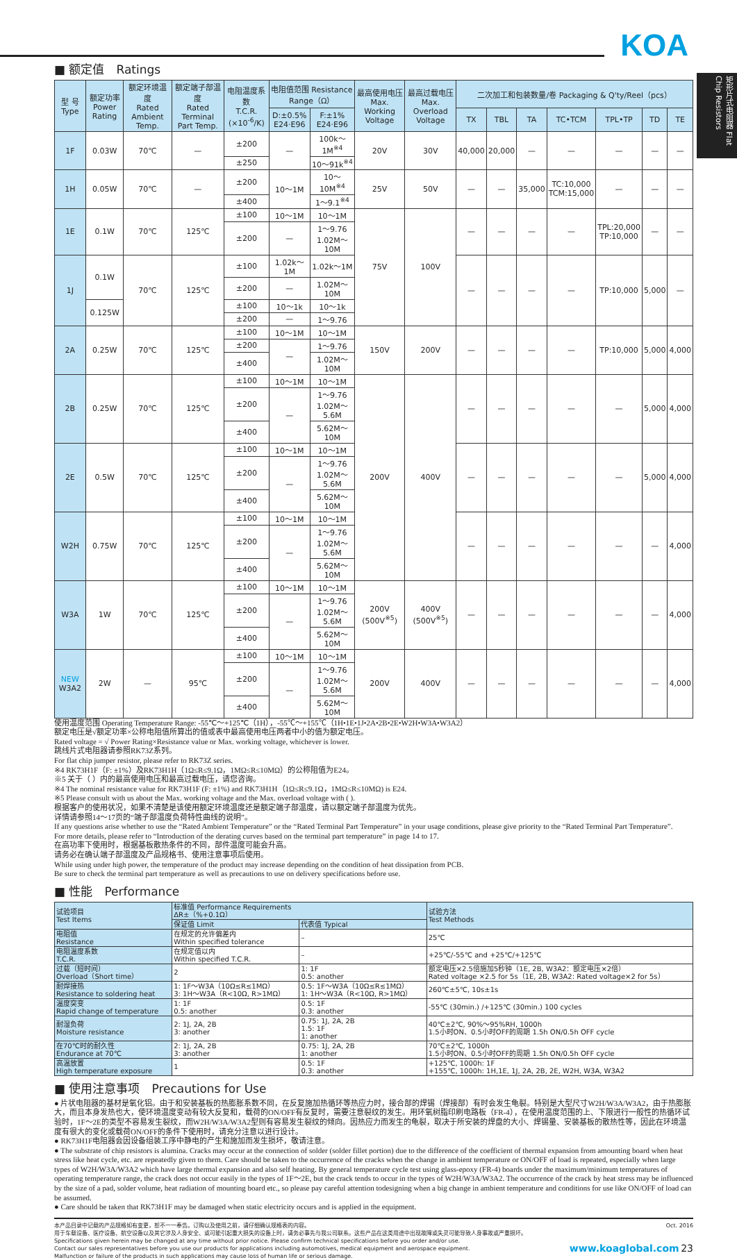KOA
矩形片式电阻器 Flat Chip Resistors
■ 额定值　Ratings
| 型 号 Type | 额定功率 Power Rating | 额定环境温度 Rated Ambient Temp. | 额定端子部温度 Rated Terminal Part Temp. | 电阻温度系数 T.C.R.(×10<sup>-6</sup>/K) | 电阻值范围 Resistance Range（Ω） | | 最高使用电压 Max. Working Voltage | 最高过载电压 Max. Overload Voltage | 二次加工和包装数量/卷 Packaging & Q'ty/Reel（pcs） | | | | | | |
| --- | --- | --- | --- | --- | --- | --- | --- | --- | --- | --- | --- | --- | --- | --- | --- |
| | | | | | D:±0.5% E24·E96 | F:±1% E24·E96 | | | TX | TBL | TA | TC•TCM | TPL•TP | TD | TE |
| 1F | 0.03W | 70℃ | — | ±200 | — | 100k～1M<sup>※4</sup> | 20V | 30V | 40,000 | 20,000 | — | — | — | — | — |
| | | | | ±250 | | 10～91k<sup>※4</sup> | | | | | | | | | |
| 1H | 0.05W | 70℃ | — | ±200 | 10～1M | 10～10M<sup>※4</sup> | 25V | 50V | — | — | 35,000 | TC:10,000 TCM:15,000 | — | — | — |
| | | | | ±400 | | 1～9.1<sup>※4</sup> | | | | | | | | | |
| 1E | 0.1W | 70℃ | 125℃ | ±100 | 10～1M | 10～1M | 75V | 100V | — | — | — | — | TPL:20,000 TP:10,000 | — | — |
| | | | | ±200 | — | 1～9.76 1.02M～10M | | | | | | | | | |
| 1J | 0.1W | 70℃ | 125℃ | ±100 | 1.02k～1M | 1.02k～1M | | | — | — | — | — | TP:10,000 | 5,000 | — |
| | | | | ±200 | — | 1.02M～10M | | | | | | | | | |
| | 0.125W | | | ±100 | 10～1k | 10～1k | | | | | | | | | |
| | | | | ±200 | — | 1～9.76 | | | | | | | | | |
| 2A | 0.25W | 70℃ | 125℃ | ±100 | 10～1M | 10～1M | 150V | 200V | — | — | — | — | TP:10,000 | 5,000 | 4,000 |
| | | | | ±200 | — | 1～9.76 | | | | | | | | | |
| | | | | ±400 | | 1.02M～10M | | | | | | | | | |
| 2B | 0.25W | 70℃ | 125℃ | ±100 | 10～1M | 10～1M | 200V | 400V | — | — | — | — | — | 5,000 | 4,000 |
| | | | | ±200 | — | 1～9.76 1.02M～5.6M | | | | | | | | | |
| | | | | ±400 | | 5.62M～10M | | | | | | | | | |
| 2E | 0.5W | 70℃ | 125℃ | ±100 | 10～1M | 10～1M | | | — | — | — | — | — | 5,000 | 4,000 |
| | | | | ±200 | — | 1～9.76 1.02M～5.6M | | | | | | | | | |
| | | | | ±400 | | 5.62M～10M | | | | | | | | | |
| W2H | 0.75W | 70℃ | 125℃ | ±100 | 10～1M | 10～1M | | | — | — | — | — | — | — | 4,000 |
| | | | | ±200 | — | 1～9.76 1.02M～5.6M | | | | | | | | | |
| | | | | ±400 | | 5.62M～10M | | | | | | | | | |
| W3A | 1W | 70℃ | 125℃ | ±100 | 10～1M | 10～1M | 200V (500V<sup>※5</sup>) | 400V (500V<sup>※5</sup>) | — | — | — | — | — | — | 4,000 |
| | | | | ±200 | — | 1～9.76 1.02M～5.6M | | | | | | | | | |
| | | | | ±400 | | 5.62M～10M | | | | | | | | | |
| NEW W3A2 | 2W | — | 95℃ | ±100 | 10～1M | 10～1M | 200V | 400V | — | — | — | — | — | — | 4,000 |
| | | | | ±200 | — | 1～9.76 1.02M～5.6M | | | | | | | | | |
| | | | | ±400 | | 5.62M～10M | | | | | | | | | |
使用温度范围 Operating Temperature Range: -55℃～+125℃（1H），-55℃～+155℃（1H•1E•1J•2A•2B•2E•W2H•W3A•W3A2）
额定电压是√额定功率×公称电阻值所算出的值或表中最高使用电压两者中小的值为额定电压。
Rated voltage = √ Power Rating×Resistance value or Max. working voltage, whichever is lower.
跳线片式电阻器请参照RK73Z系列。
For flat chip jumper resistor, please refer to RK73Z series.
※4 RK73H1F（F: ±1%）及RK73H1H（1Ω≤R≤9.1Ω，1MΩ≤R≤10MΩ）的公称阻值为E24。
※5 关于（ ）内的最高使用电压和最高过载电压，请您咨询。
※4 The nominal resistance value for RK73H1F (F: ±1%) and RK73H1H（1Ω≤R≤9.1Ω，1MΩ≤R≤10MΩ) is E24.
※5 Please consult with us about the Max. working voltage and the Max. overload voltage with ( ).
根据客户的使用状况，如果不清楚是该使用额定环境温度还是额定端子部温度，请以额定端子部温度为优先。
详情请参照14～17页的“端子部温度负荷特性曲线的说明”。
If any questions arise whether to use the “Rated Ambient Temperature” or the “Rated Terminal Part Temperature” in your usage conditions, please give priority to the “Rated Terminal Part Temperature”.
For more details, please refer to “Introduction of the derating curves based on the terminal part temperature” in page 14 to 17.
在高功率下使用时，根据基板散热条件的不同，部件温度可能会升高。
请务必在确认端子部温度及产品规格书、使用注意事项后使用。
While using under high power, the temperature of the product may increase depending on the condition of heat dissipation from PCB.
Be sure to check the terminal part temperature as well as precautions to use on delivery specifications before use.
■ 性能　Performance
| 试验项目 Test Items | 标准值 Performance Requirements ΔR±（%+0.1Ω） | | 试验方法 Test Methods |
| --- | --- | --- | --- |
| | 保证值 Limit | 代表值 Typical | |
| 电阻值 Resistance | 在规定的允许偏差内 Within specified tolerance | – | 25℃ |
| 电阻温度系数 T.C.R. | 在规定值以内 Within specified T.C.R. | – | +25℃/-55℃ and +25℃/+125℃ |
| 过载（短时间） Overload（Short time） | 2 | 1: 1F 0.5: another | 额定电压×2.5倍施加5秒钟（1E, 2B, W3A2：额定电压×2倍） Rated voltage ×2.5 for 5s（1E, 2B, W3A2: Rated voltage×2 for 5s） |
| 耐焊接热 Resistance to soldering heat | 1: 1F～W3A（10Ω≤R≤1MΩ） 3: 1H～W3A（R<10Ω, R>1MΩ） | 0.5: 1F～W3A（10Ω≤R≤1MΩ） 1: 1H～W3A（R<10Ω, R>1MΩ） | 260℃±5℃, 10s±1s |
| 温度突变 Rapid change of temperature | 1: 1F 0.5: another | 0.5: 1F 0.3: another | -55℃ (30min.) /+125℃ (30min.) 100 cycles |
| 耐湿负荷 Moisture resistance | 2: 1J, 2A, 2B 3: another | 0.75: 1J, 2A, 2B 1.5: 1F 1: another | 40℃±2℃, 90%～95%RH, 1000h 1.5小时ON、0.5小时OFF的周期 1.5h ON/0.5h OFF cycle |
| 在70℃时的耐久性 Endurance at 70℃ | 2: 1J, 2A, 2B 3: another | 0.75: 1J, 2A, 2B 1: another | 70℃±2℃, 1000h 1.5小时ON、0.5小时OFF的周期 1.5h ON/0.5h OFF cycle |
| 高温放置 High temperature exposure | 1 | 0.5: 1F 0.3: another | +125℃, 1000h: 1F +155℃, 1000h: 1H,1E, 1J, 2A, 2B, 2E, W2H, W3A, W3A2 |
■ 使用注意事项　Precautions for Use
● 片状电阻器的基材是氧化铝。由于和安装基板的热膨胀系数不同，在反复施加热循环等热应力时，接合部的焊锡（焊接部）有时会发生龟裂。特别是大型尺寸W2H/W3A/W3A2，由于热膨胀大，而且本身发热也大，使环境温度变动有较大反复和，载荷的ON/OFF有反复时，需要注意裂纹的发生。用环氧树脂印刷电路板（FR-4），在使用温度范围的上、下限进行一般性的热循环试验时，1F～2E的类型不容易发生裂纹，而W2H/W3A/W3A2型则有容易发生裂纹的倾向。因热应力而发生的龟裂，取决于所安装的焊盘的大小、焊锡量、安装基板的散热性等，因此在环境温度有很大的变化或载荷ON/OFF的条件下使用时，请充分注意以进行设计。
● RK73H1F电阻器会因设备组装工序中静电的产生和施加而发生损坏，敬请注意。
● The substrate of chip resistors is alumina. Cracks may occur at the connection of solder (solder fillet portion) due to the difference of the coefficient of thermal expansion from amounting board when heat stress like heat cycle, etc. are repeatedly given to them. Care should be taken to the occurrence of the cracks when the change in ambient temperature or ON/OFF of load is repeated, especially when large types of W2H/W3A/W3A2 which have large thermal expansion and also self heating. By general temperature cycle test using glass-epoxy (FR-4) boards under the maximum/minimum temperatures of operating temperature range, the crack does not occur easily in the types of 1F～2E, but the crack tends to occur in the types of W2H/W3A/W3A2. The occurrence of the crack by heat stress may be influenced by the size of a pad, solder volume, heat radiation of mounting board etc., so please pay careful attention todesigning when a big change in ambient temperature and conditions for use like ON/OFF of load can be assumed.
● Care should be taken that RK73H1F may be damaged when static electricity occurs and is applied in the equipment.
本产品目录中记载的产品规格如有变更，恕不一一奉告。订购以及使用之前，请仔细确认规格表的内容。
用于车载设备、医疗设备、航空设备以及其它涉及人身安全、或可能引起重大损失的设备上时，请务必事先与我公司联系。这些产品在这类用途中出现故障或失灵可能导致人身事故或严重损坏。
Specifications given herein may be changed at any time without prior notice. Please confirm technical specifications before you order and/or use.
Contact our sales representatives before you use our products for applications including automotives, medical equipment and aerospace equipment.
Malfunction or failure of the products in such applications may cause loss of human life or serious damage.
Oct. 2016
www.koaglobal.com 23